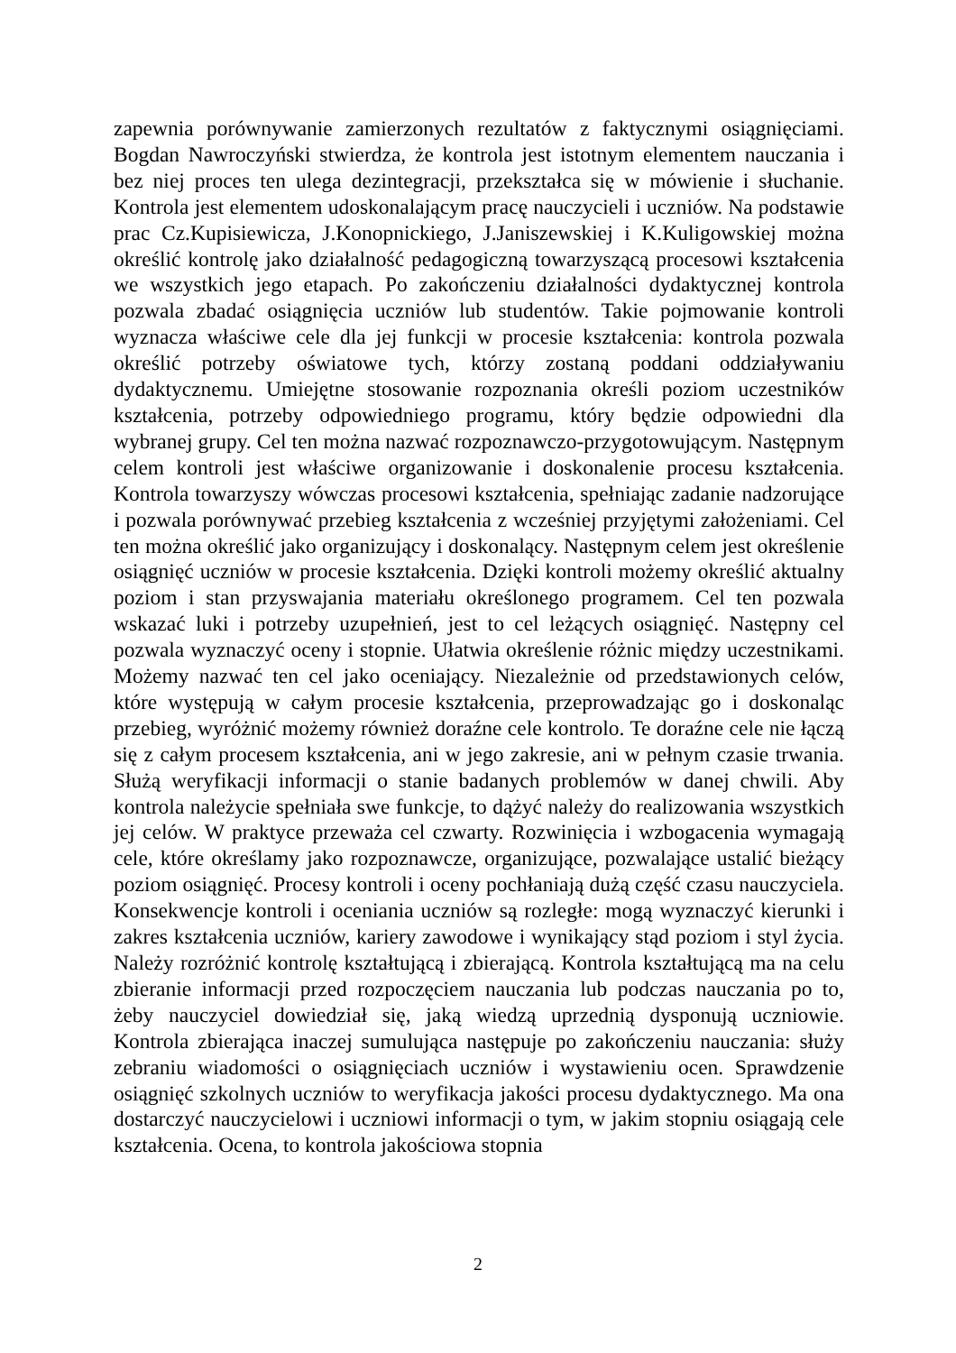zapewnia porównywanie zamierzonych rezultatów z faktycznymi osiągnięciami. Bogdan Nawroczyński stwierdza, że kontrola jest istotnym elementem nauczania i bez niej proces ten ulega dezintegracji, przekształca się w mówienie i słuchanie. Kontrola jest elementem udoskonalającym pracę nauczycieli i uczniów. Na podstawie prac Cz.Kupisiewicza, J.Konopnickiego, J.Janiszewskiej i K.Kuligowskiej można określić kontrolę jako działalność pedagogiczną towarzyszącą procesowi kształcenia we wszystkich jego etapach. Po zakończeniu działalności dydaktycznej kontrola pozwala zbadać osiągnięcia uczniów lub studentów. Takie pojmowanie kontroli wyznacza właściwe cele dla jej funkcji w procesie kształcenia: kontrola pozwala określić potrzeby oświatowe tych, którzy zostaną poddani oddziaływaniu dydaktycznemu. Umiejętne stosowanie rozpoznania określi poziom uczestników kształcenia, potrzeby odpowiedniego programu, który będzie odpowiedni dla wybranej grupy. Cel ten można nazwać rozpoznawczo-przygotowującym. Następnym celem kontroli jest właściwe organizowanie i doskonalenie procesu kształcenia. Kontrola towarzyszy wówczas procesowi kształcenia, spełniając zadanie nadzorujące i pozwala porównywać przebieg kształcenia z wcześniej przyjętymi założeniami. Cel ten można określić jako organizujący i doskonalący. Następnym celem jest określenie osiągnięć uczniów w procesie kształcenia. Dzięki kontroli możemy określić aktualny poziom i stan przyswajania materiału określonego programem. Cel ten pozwala wskazać luki i potrzeby uzupełnień, jest to cel leżących osiągnięć. Następny cel pozwala wyznaczyć oceny i stopnie. Ułatwia określenie różnic między uczestnikami. Możemy nazwać ten cel jako oceniający. Niezależnie od przedstawionych celów, które występują w całym procesie kształcenia, przeprowadzając go i doskonaląc przebieg, wyróżnić możemy również doraźne cele kontrolo. Te doraźne cele nie łączą się z całym procesem kształcenia, ani w jego zakresie, ani w pełnym czasie trwania. Służą weryfikacji informacji o stanie badanych problemów w danej chwili. Aby kontrola należycie spełniała swe funkcje, to dążyć należy do realizowania wszystkich jej celów. W praktyce przeważa cel czwarty. Rozwinięcia i wzbogacenia wymagają cele, które określamy jako rozpoznawcze, organizujące, pozwalające ustalić bieżący poziom osiągnięć. Procesy kontroli i oceny pochłaniają dużą część czasu nauczyciela. Konsekwencje kontroli i oceniania uczniów są rozległe: mogą wyznaczyć kierunki i zakres kształcenia uczniów, kariery zawodowe i wynikający stąd poziom i styl życia. Należy rozróżnić kontrolę kształtującą i zbierającą. Kontrola kształtującą ma na celu zbieranie informacji przed rozpoczęciem nauczania lub podczas nauczania po to, żeby nauczyciel dowiedział się, jaką wiedzą uprzednią dysponują uczniowie. Kontrola zbierająca inaczej sumulująca następuje po zakończeniu nauczania: służy zebraniu wiadomości o osiągnięciach uczniów i wystawieniu ocen. Sprawdzenie osiągnięć szkolnych uczniów to weryfikacja jakości procesu dydaktycznego. Ma ona dostarczyć nauczycielowi i uczniowi informacji o tym, w jakim stopniu osiągają cele kształcenia. Ocena, to kontrola jakościowa stopnia
2